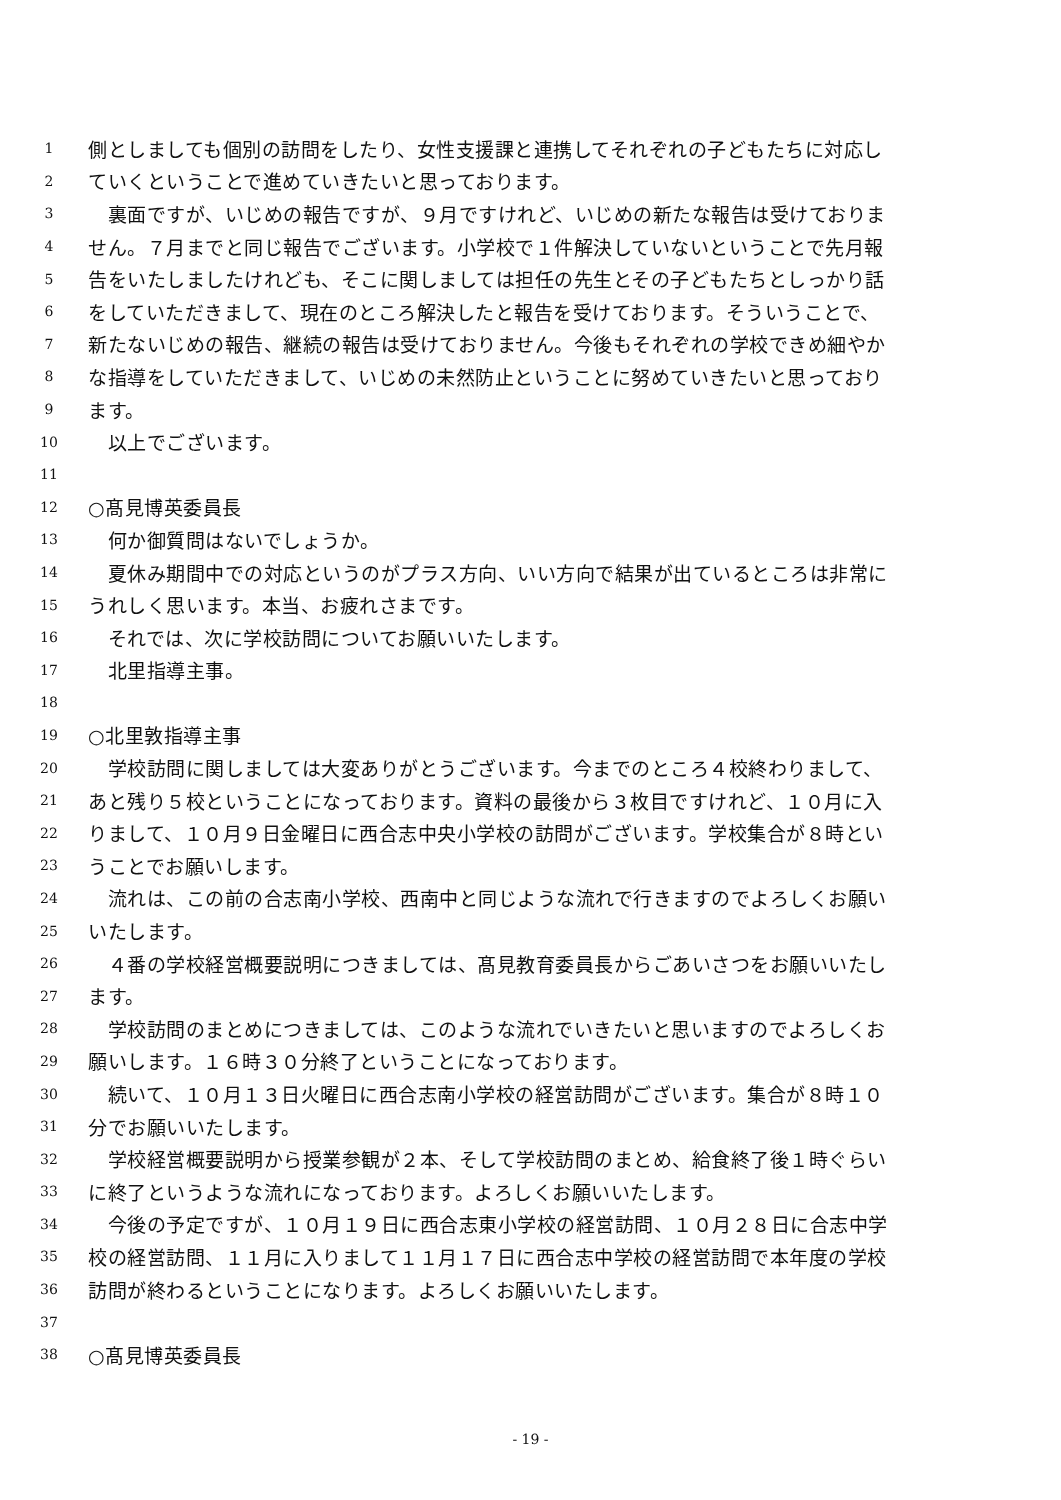1 側としましても個別の訪問をしたり、女性支援課と連携してそれぞれの子どもたちに対応し
2 ていくということで進めていきたいと思っております。
3　裏面ですが、いじめの報告ですが、９月ですけれど、いじめの新たな報告は受けておりま
4 せん。７月までと同じ報告でございます。小学校で１件解決していないということで先月報
5 告をいたしましたけれども、そこに関しましては担任の先生とその子どもたちとしっかり話
6 をしていただきまして、現在のところ解決したと報告を受けております。そういうことで、
7 新たないじめの報告、継続の報告は受けておりません。今後もそれぞれの学校できめ細やか
8 な指導をしていただきまして、いじめの未然防止ということに努めていきたいと思っており
9 ます。
10　以上でございます。
11
12 ○髙見博英委員長
13　何か御質問はないでしょうか。
14　夏休み期間中での対応というのがプラス方向、いい方向で結果が出ているところは非常に
15 うれしく思います。本当、お疲れさまです。
16　それでは、次に学校訪問についてお願いいたします。
17　北里指導主事。
18
19 ○北里敦指導主事
20　学校訪問に関しましては大変ありがとうございます。今までのところ４校終わりまして、
21 あと残り５校ということになっております。資料の最後から３枚目ですけれど、１０月に入
22 りまして、１０月９日金曜日に西合志中央小学校の訪問がございます。学校集合が８時とい
23 うことでお願いします。
24　流れは、この前の合志南小学校、西南中と同じような流れで行きますのでよろしくお願い
25 いたします。
26　４番の学校経営概要説明につきましては、髙見教育委員長からごあいさつをお願いいたし
27 ます。
28　学校訪問のまとめにつきましては、このような流れでいきたいと思いますのでよろしくお
29 願いします。１６時３０分終了ということになっております。
30　続いて、１０月１３日火曜日に西合志南小学校の経営訪問がございます。集合が８時１０
31 分でお願いいたします。
32　学校経営概要説明から授業参観が２本、そして学校訪問のまとめ、給食終了後１時ぐらい
33 に終了というような流れになっております。よろしくお願いいたします。
34　今後の予定ですが、１０月１９日に西合志東小学校の経営訪問、１０月２８日に合志中学
35 校の経営訪問、１１月に入りまして１１月１７日に西合志中学校の経営訪問で本年度の学校
36 訪問が終わるということになります。よろしくお願いいたします。
37
38 ○髙見博英委員長
- 19 -